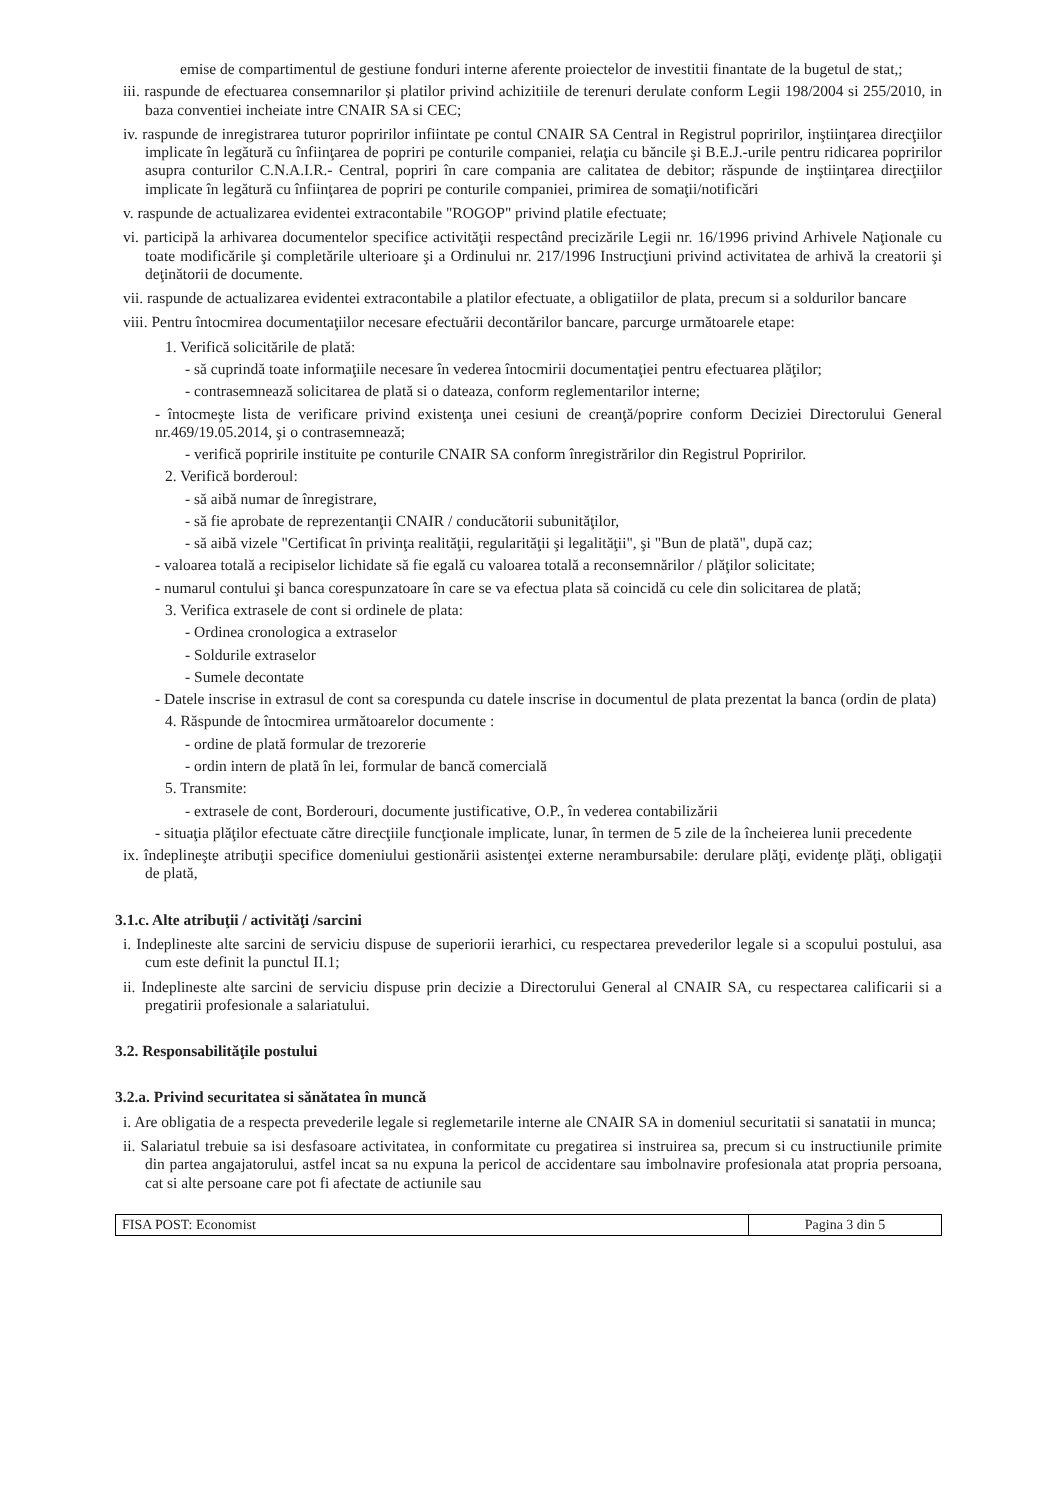emise de compartimentul de gestiune fonduri interne aferente proiectelor de investitii finantate de la bugetul de stat,;
iii. raspunde de efectuarea consemnarilor și platilor privind achizitiile de terenuri derulate conform Legii 198/2004 si 255/2010, in baza conventiei incheiate intre CNAIR SA si CEC;
iv. raspunde de inregistrarea tuturor popririlor infiintate pe contul CNAIR SA Central in Registrul popririlor, inştiinţarea direcţiilor implicate în legătură cu înfiinţarea de popriri pe conturile companiei, relaţia cu băncile şi B.E.J.-urile pentru ridicarea popririlor asupra conturilor C.N.A.I.R.- Central, popriri în care compania are calitatea de debitor; răspunde de inştiinţarea direcţiilor implicate în legătură cu înfiinţarea de popriri pe conturile companiei, primirea de somaţii/notificări
v. raspunde de actualizarea evidentei extracontabile "ROGOP" privind platile efectuate;
vi. participă la arhivarea documentelor specifice activităţii respectând precizările Legii nr. 16/1996 privind Arhivele Naţionale cu toate modificările şi completările ulterioare şi a Ordinului nr. 217/1996 Instrucţiuni privind activitatea de arhivă la creatorii şi deţinătorii de documente.
vii. raspunde de actualizarea evidentei extracontabile a platilor efectuate, a obligatiilor de plata, precum si a soldurilor bancare
viii. Pentru întocmirea documentaţiilor necesare efectuării decontărilor bancare, parcurge următoarele etape:
1. Verifică solicitările de plată:
- să cuprindă toate informaţiile necesare în vederea întocmirii documentaţiei pentru efectuarea plăţilor;
- contrasemnează solicitarea de plată si o dateaza, conform reglementarilor interne;
- întocmeşte lista de verificare privind existenţa unei cesiuni de creanţă/poprire conform Deciziei Directorului General nr.469/19.05.2014, şi o contrasemnează;
- verifică popririle instituite pe conturile CNAIR SA conform înregistrărilor din Registrul Popririlor.
2. Verifică borderoul:
- să aibă numar de înregistrare,
- să fie aprobate de reprezentanţii CNAIR / conducătorii subunităţilor,
- să aibă vizele "Certificat în privinţa realităţii, regularităţii şi legalităţii", şi "Bun de plată", după caz;
- valoarea totală a recipiselor lichidate să fie egală cu valoarea totală a reconsemnărilor / plăţilor solicitate;
- numarul contului şi banca corespunzatoare în care se va efectua plata să coincidă cu cele din solicitarea de plată;
3. Verifica extrasele de cont si ordinele de plata:
- Ordinea cronologica a extraselor
- Soldurile extraselor
- Sumele decontate
- Datele inscrise in extrasul de cont sa corespunda cu datele inscrise in documentul de plata prezentat la banca (ordin de plata)
4. Răspunde de întocmirea următoarelor documente :
- ordine de plată formular de trezorerie
- ordin intern de plată în lei, formular de bancă comercială
5. Transmite:
- extrasele de cont, Borderouri, documente justificative, O.P., în vederea contabilizării
- situaţia plăţilor efectuate către direcţiile funcţionale implicate, lunar, în termen de 5 zile de la încheierea lunii precedente
ix. îndeplineşte atribuţii specifice domeniului gestionării asistenţei externe nerambursabile: derulare plăţi, evidenţe plăţi, obligaţii de plată,
3.1.c. Alte atribuţii / activităţi /sarcini
i. Indeplineste alte sarcini de serviciu dispuse de superiorii ierarhici, cu respectarea prevederilor legale si a scopului postului, asa cum este definit la punctul II.1;
ii. Indeplineste alte sarcini de serviciu dispuse prin decizie a Directorului General al CNAIR SA, cu respectarea calificarii si a pregatirii profesionale a salariatului.
3.2. Responsabilităţile postului
3.2.a. Privind securitatea si sănătatea în muncă
i. Are obligatia de a respecta prevederile legale si reglemetarile interne ale CNAIR SA in domeniul securitatii si sanatatii in munca;
ii. Salariatul trebuie sa isi desfasoare activitatea, in conformitate cu pregatirea si instruirea sa, precum si cu instructiunile primite din partea angajatorului, astfel incat sa nu expuna la pericol de accidentare sau imbolnavire profesionala atat propria persoana, cat si alte persoane care pot fi afectate de actiunile sau
FISA POST: Economist Pagina 3 din 5